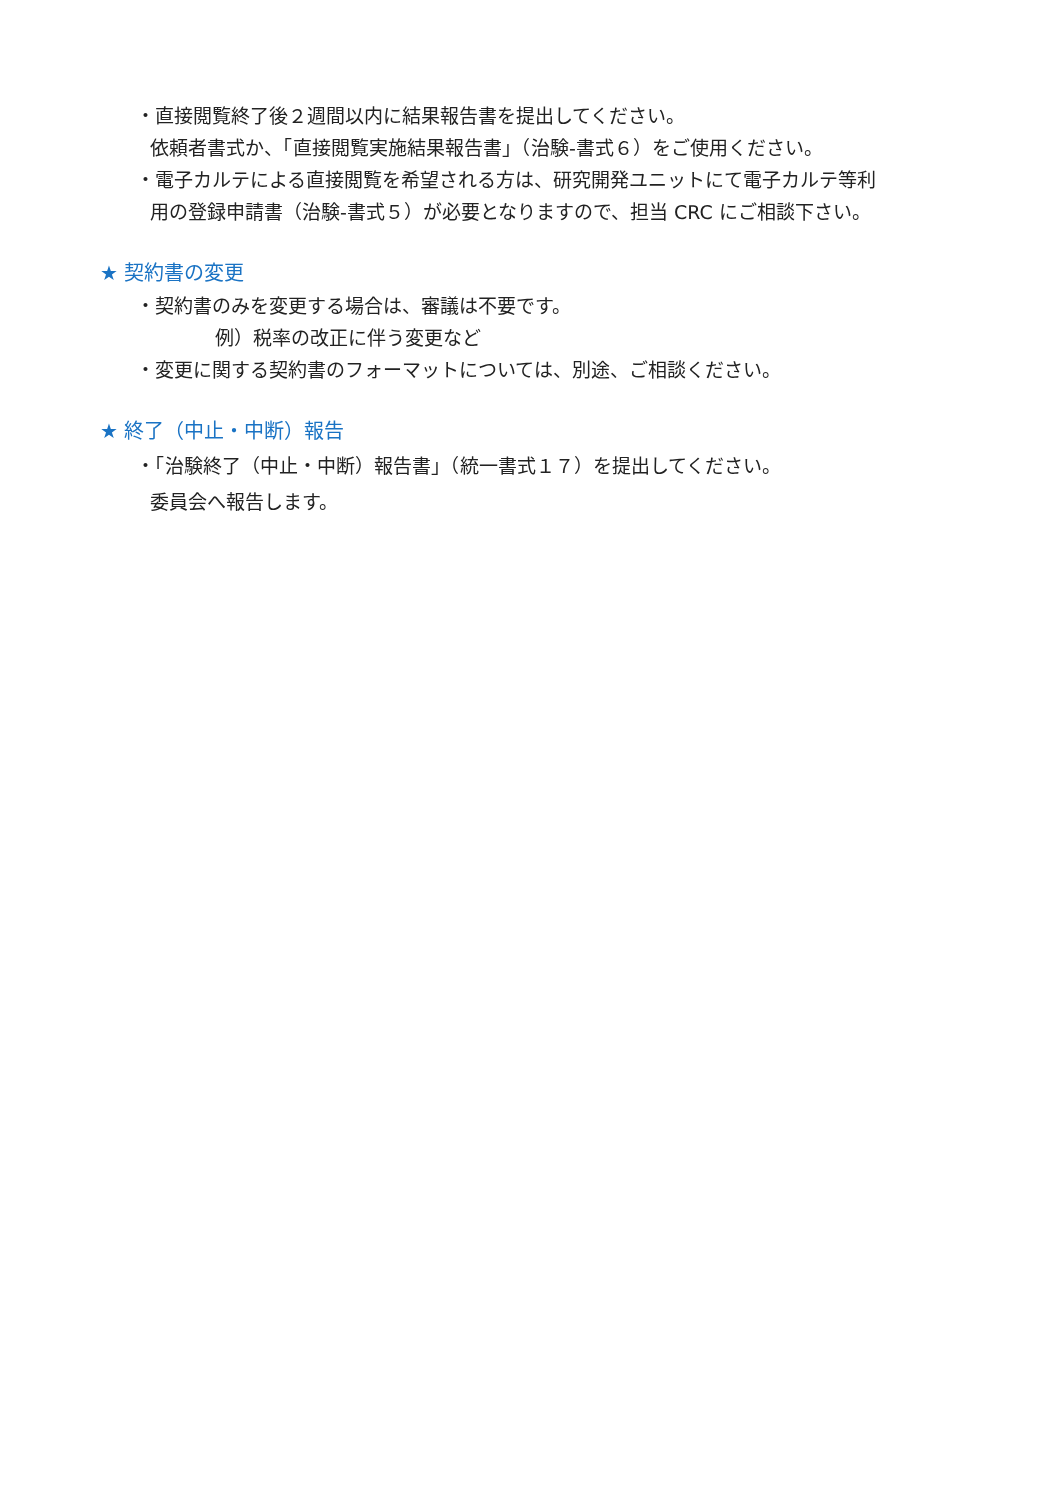・直接閲覧終了後２週間以内に結果報告書を提出してください。
依頼者書式か、「直接閲覧実施結果報告書」（治験-書式６）をご使用ください。
・電子カルテによる直接閲覧を希望される方は、研究開発ユニットにて電子カルテ等利
用の登録申請書（治験-書式５）が必要となりますので、担当 CRC にご相談下さい。
★ 契約書の変更
・契約書のみを変更する場合は、審議は不要です。
例）税率の改正に伴う変更など
・変更に関する契約書のフォーマットについては、別途、ご相談ください。
★ 終了（中止・中断）報告
・「治験終了（中止・中断）報告書」（統一書式１７）を提出してください。
委員会へ報告します。